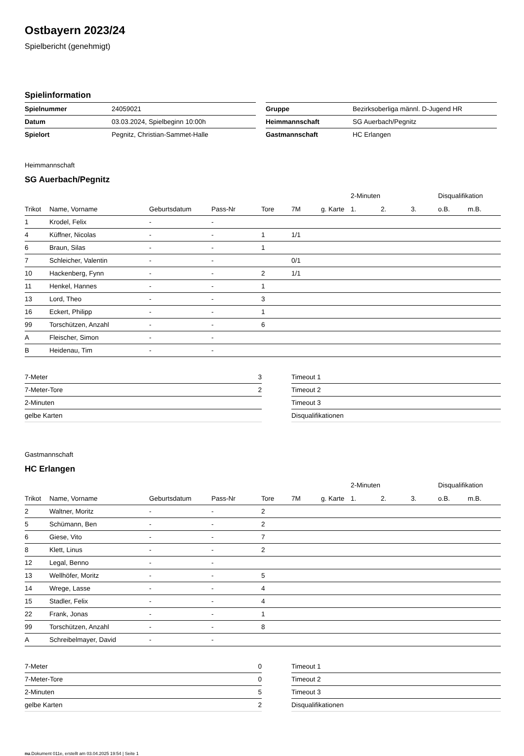Ostbayern 2023/24
Spielbericht (genehmigt)
Spielinformation
| Spielnummer | 24059021 |
| Datum | 03.03.2024, Spielbeginn 10:00h |
| Spielort | Pegnitz, Christian-Sammet-Halle |
| Gruppe | Bezirksoberliga männl. D-Jugend HR |
| Heimmannschaft | SG Auerbach/Pegnitz |
| Gastmannschaft | HC Erlangen |
Heimmannschaft
SG Auerbach/Pegnitz
| | | | | | | | 2-Minuten | | | Disqualifikation | |
| --- | --- | --- | --- | --- | --- | --- | --- | --- | --- | --- | --- |
| Trikot | Name, Vorname | Geburtsdatum | Pass-Nr | Tore | 7M | g. Karte | 1. | 2. | 3. | o.B. | m.B. |
| 1 | Krodel, Felix | - | - | | | | | | | | |
| 4 | Küffner, Nicolas | - | - | 1 | 1/1 | | | | | | |
| 6 | Braun, Silas | - | - | 1 | | | | | | | |
| 7 | Schleicher, Valentin | - | - | | 0/1 | | | | | | |
| 10 | Hackenberg, Fynn | - | - | 2 | 1/1 | | | | | | |
| 11 | Henkel, Hannes | - | - | 1 | | | | | | | |
| 13 | Lord, Theo | - | - | 3 | | | | | | | |
| 16 | Eckert, Philipp | - | - | 1 | | | | | | | |
| 99 | Torschützen, Anzahl | - | - | 6 | | | | | | | |
| A | Fleischer, Simon | - | - | | | | | | | | |
| B | Heidenau, Tim | - | - | | | | | | | | |
| 7-Meter | 3 |
| 7-Meter-Tore | 2 |
| 2-Minuten | |
| gelbe Karten | |
| Timeout 1 |
| Timeout 2 |
| Timeout 3 |
| Disqualifikationen |
Gastmannschaft
HC Erlangen
| | | | | | | | 2-Minuten | | | Disqualifikation | |
| --- | --- | --- | --- | --- | --- | --- | --- | --- | --- | --- | --- |
| Trikot | Name, Vorname | Geburtsdatum | Pass-Nr | Tore | 7M | g. Karte | 1. | 2. | 3. | o.B. | m.B. |
| 2 | Waltner, Moritz | - | - | 2 | | | | | | | |
| 5 | Schümann, Ben | - | - | 2 | | | | | | | |
| 6 | Giese, Vito | - | - | 7 | | | | | | | |
| 8 | Klett, Linus | - | - | 2 | | | | | | | |
| 12 | Legal, Benno | - | - | | | | | | | | |
| 13 | Wellhöfer, Moritz | - | - | 5 | | | | | | | |
| 14 | Wrege, Lasse | - | - | 4 | | | | | | | |
| 15 | Stadler, Felix | - | - | 4 | | | | | | | |
| 22 | Frank, Jonas | - | - | 1 | | | | | | | |
| 99 | Torschützen, Anzahl | - | - | 8 | | | | | | | |
| A | Schreibelmayer, David | - | - | | | | | | | | |
| 7-Meter | 0 |
| 7-Meter-Tore | 0 |
| 2-Minuten | 5 |
| gelbe Karten | 2 |
| Timeout 1 |
| Timeout 2 |
| Timeout 3 |
| Disqualifikationen |
nu.Dokument 011e, erstellt am 03.04.2025 19:54 | Seite 1